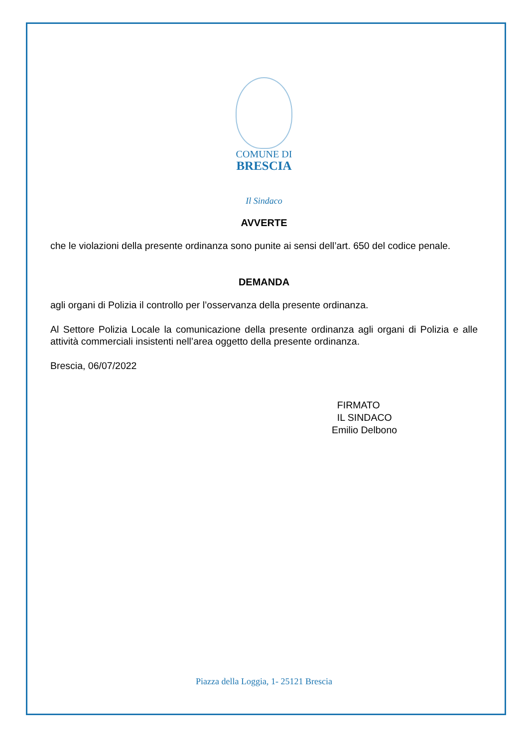COMUNE DI
BRESCIA
Il Sindaco
AVVERTE
che le violazioni della presente ordinanza sono punite ai sensi dell’art. 650 del codice penale.
DEMANDA
agli organi di Polizia il controllo per l’osservanza della presente ordinanza.
Al Settore Polizia Locale la comunicazione della presente ordinanza agli organi di Polizia e alle attività commerciali insistenti nell’area oggetto della presente ordinanza.
Brescia, 06/07/2022
FIRMATO
IL SINDACO
Emilio Delbono
Piazza della Loggia, 1- 25121 Brescia